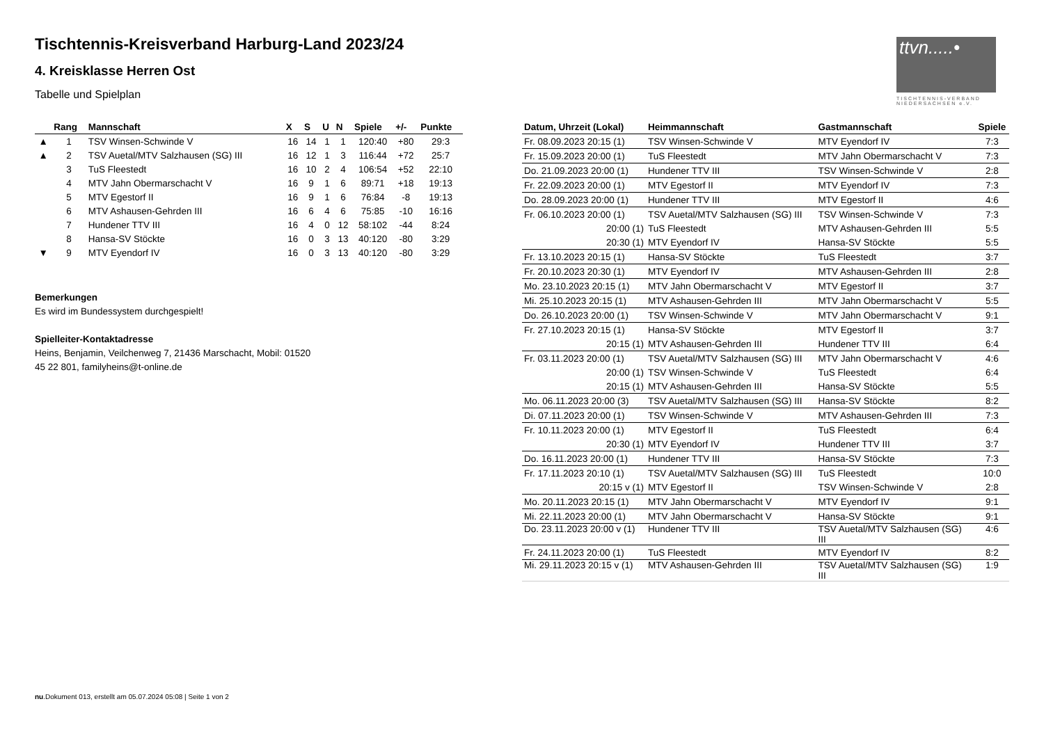ttvn.....•
TISCHTENNIS-VERBAND NIEDERSACHSEN e.V.
Tischtennis-Kreisverband Harburg-Land 2023/24
4. Kreisklasse Herren Ost
Tabelle und Spielplan
| | Rang | Mannschaft | X | S | U | N | Spiele | +/- | Punkte |
| --- | --- | --- | --- | --- | --- | --- | --- | --- | --- |
| ▲ | 1 | TSV Winsen-Schwinde V | 16 | 14 | 1 | 1 | 120:40 | +80 | 29:3 |
| ▲ | 2 | TSV Auetal/MTV Salzhausen (SG) III | 16 | 12 | 1 | 3 | 116:44 | +72 | 25:7 |
| | 3 | TuS Fleestedt | 16 | 10 | 2 | 4 | 106:54 | +52 | 22:10 |
| | 4 | MTV Jahn Obermarschacht V | 16 | 9 | 1 | 6 | 89:71 | +18 | 19:13 |
| | 5 | MTV Egestorf II | 16 | 9 | 1 | 6 | 76:84 | -8 | 19:13 |
| | 6 | MTV Ashausen-Gehrden III | 16 | 6 | 4 | 6 | 75:85 | -10 | 16:16 |
| | 7 | Hundener TTV III | 16 | 4 | 0 | 12 | 58:102 | -44 | 8:24 |
| | 8 | Hansa-SV Stöckte | 16 | 0 | 3 | 13 | 40:120 | -80 | 3:29 |
| ▼ | 9 | MTV Eyendorf IV | 16 | 0 | 3 | 13 | 40:120 | -80 | 3:29 |
Bemerkungen
Es wird im Bundessystem durchgespielt!
Spielleiter-Kontaktadresse
Heins, Benjamin, Veilchenweg 7, 21436 Marschacht, Mobil: 01520
45 22 801, familyheins@t-online.de
| Datum, Uhrzeit (Lokal) | Heimmannschaft | Gastmannschaft | Spiele |
| --- | --- | --- | --- |
| Fr. 08.09.2023 20:15 (1) | TSV Winsen-Schwinde V | MTV Eyendorf IV | 7:3 |
| Fr. 15.09.2023 20:00 (1) | TuS Fleestedt | MTV Jahn Obermarschacht V | 7:3 |
| Do. 21.09.2023 20:00 (1) | Hundener TTV III | TSV Winsen-Schwinde V | 2:8 |
| Fr. 22.09.2023 20:00 (1) | MTV Egestorf II | MTV Eyendorf IV | 7:3 |
| Do. 28.09.2023 20:00 (1) | Hundener TTV III | MTV Egestorf II | 4:6 |
| Fr. 06.10.2023 20:00 (1) | TSV Auetal/MTV Salzhausen (SG) III | TSV Winsen-Schwinde V | 7:3 |
| 20:00 (1) | TuS Fleestedt | MTV Ashausen-Gehrden III | 5:5 |
| 20:30 (1) | MTV Eyendorf IV | Hansa-SV Stöckte | 5:5 |
| Fr. 13.10.2023 20:15 (1) | Hansa-SV Stöckte | TuS Fleestedt | 3:7 |
| Fr. 20.10.2023 20:30 (1) | MTV Eyendorf IV | MTV Ashausen-Gehrden III | 2:8 |
| Mo. 23.10.2023 20:15 (1) | MTV Jahn Obermarschacht V | MTV Egestorf II | 3:7 |
| Mi. 25.10.2023 20:15 (1) | MTV Ashausen-Gehrden III | MTV Jahn Obermarschacht V | 5:5 |
| Do. 26.10.2023 20:00 (1) | TSV Winsen-Schwinde V | MTV Jahn Obermarschacht V | 9:1 |
| Fr. 27.10.2023 20:15 (1) | Hansa-SV Stöckte | MTV Egestorf II | 3:7 |
| 20:15 (1) | MTV Ashausen-Gehrden III | Hundener TTV III | 6:4 |
| Fr. 03.11.2023 20:00 (1) | TSV Auetal/MTV Salzhausen (SG) III | MTV Jahn Obermarschacht V | 4:6 |
| 20:00 (1) | TSV Winsen-Schwinde V | TuS Fleestedt | 6:4 |
| 20:15 (1) | MTV Ashausen-Gehrden III | Hansa-SV Stöckte | 5:5 |
| Mo. 06.11.2023 20:00 (3) | TSV Auetal/MTV Salzhausen (SG) III | Hansa-SV Stöckte | 8:2 |
| Di. 07.11.2023 20:00 (1) | TSV Winsen-Schwinde V | MTV Ashausen-Gehrden III | 7:3 |
| Fr. 10.11.2023 20:00 (1) | MTV Egestorf II | TuS Fleestedt | 6:4 |
| 20:30 (1) | MTV Eyendorf IV | Hundener TTV III | 3:7 |
| Do. 16.11.2023 20:00 (1) | Hundener TTV III | Hansa-SV Stöckte | 7:3 |
| Fr. 17.11.2023 20:10 (1) | TSV Auetal/MTV Salzhausen (SG) III | TuS Fleestedt | 10:0 |
| 20:15 v (1) | MTV Egestorf II | TSV Winsen-Schwinde V | 2:8 |
| Mo. 20.11.2023 20:15 (1) | MTV Jahn Obermarschacht V | MTV Eyendorf IV | 9:1 |
| Mi. 22.11.2023 20:00 (1) | MTV Jahn Obermarschacht V | Hansa-SV Stöckte | 9:1 |
| Do. 23.11.2023 20:00 v (1) | Hundener TTV III | TSV Auetal/MTV Salzhausen (SG) III | 4:6 |
| Fr. 24.11.2023 20:00 (1) | TuS Fleestedt | MTV Eyendorf IV | 8:2 |
| Mi. 29.11.2023 20:15 v (1) | MTV Ashausen-Gehrden III | TSV Auetal/MTV Salzhausen (SG) III | 1:9 |
nu.Dokument 013, erstellt am 05.07.2024 05:08 | Seite 1 von 2